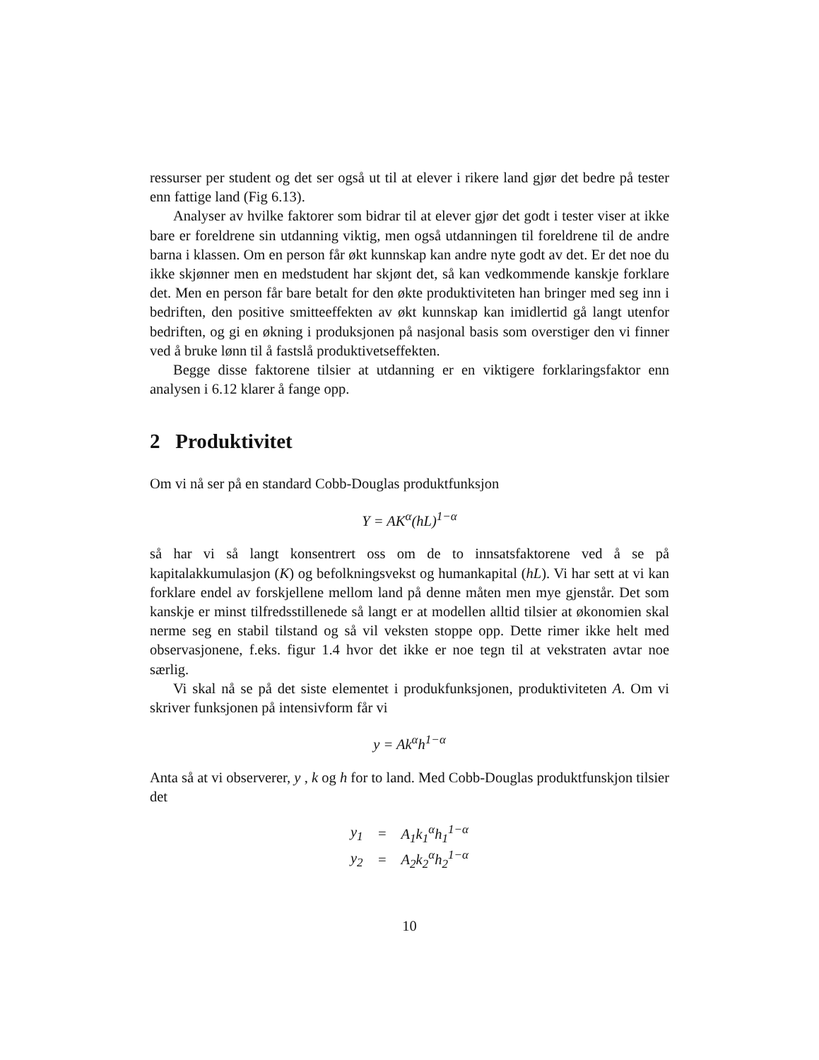ressurser per student og det ser også ut til at elever i rikere land gjør det bedre på tester enn fattige land (Fig 6.13).
Analyser av hvilke faktorer som bidrar til at elever gjør det godt i tester viser at ikke bare er foreldrene sin utdanning viktig, men også utdanningen til foreldrene til de andre barna i klassen. Om en person får økt kunnskap kan andre nyte godt av det. Er det noe du ikke skjønner men en medstudent har skjønt det, så kan vedkommende kanskje forklare det. Men en person får bare betalt for den økte produktiviteten han bringer med seg inn i bedriften, den positive smitteeffekten av økt kunnskap kan imidlertid gå langt utenfor bedriften, og gi en økning i produksjonen på nasjonal basis som overstiger den vi finner ved å bruke lønn til å fastslå produktivetseffekten.
Begge disse faktorene tilsier at utdanning er en viktigere forklaringsfaktor enn analysen i 6.12 klarer å fange opp.
2 Produktivitet
Om vi nå ser på en standard Cobb-Douglas produktfunksjon
Y = AK<sup>α</sup>(hL)<sup>1−α</sup>
så har vi så langt konsentrert oss om de to innsatsfaktorene ved å se på kapitalakkumulasjon (K) og befolkningsvekst og humankapital (hL). Vi har sett at vi kan forklare endel av forskjellene mellom land på denne måten men mye gjenstår. Det som kanskje er minst tilfredsstillenede så langt er at modellen alltid tilsier at økonomien skal nerme seg en stabil tilstand og så vil veksten stoppe opp. Dette rimer ikke helt med observasjonene, f.eks. figur 1.4 hvor det ikke er noe tegn til at vekstraten avtar noe særlig.
Vi skal nå se på det siste elementet i produkfunksjonen, produktiviteten A. Om vi skriver funksjonen på intensivform får vi
y = Ak<sup>α</sup>h<sup>1−α</sup>
Anta så at vi observerer, y , k og h for to land. Med Cobb-Douglas produktfunskjon tilsier det
| y<sub>1</sub> | = | A<sub>1</sub>k<sub>1</sub><sup>α</sup>h<sub>1</sub><sup>1−α</sup> |
| y<sub>2</sub> | = | A<sub>2</sub>k<sub>2</sub><sup>α</sup>h<sub>2</sub><sup>1−α</sup> |
10